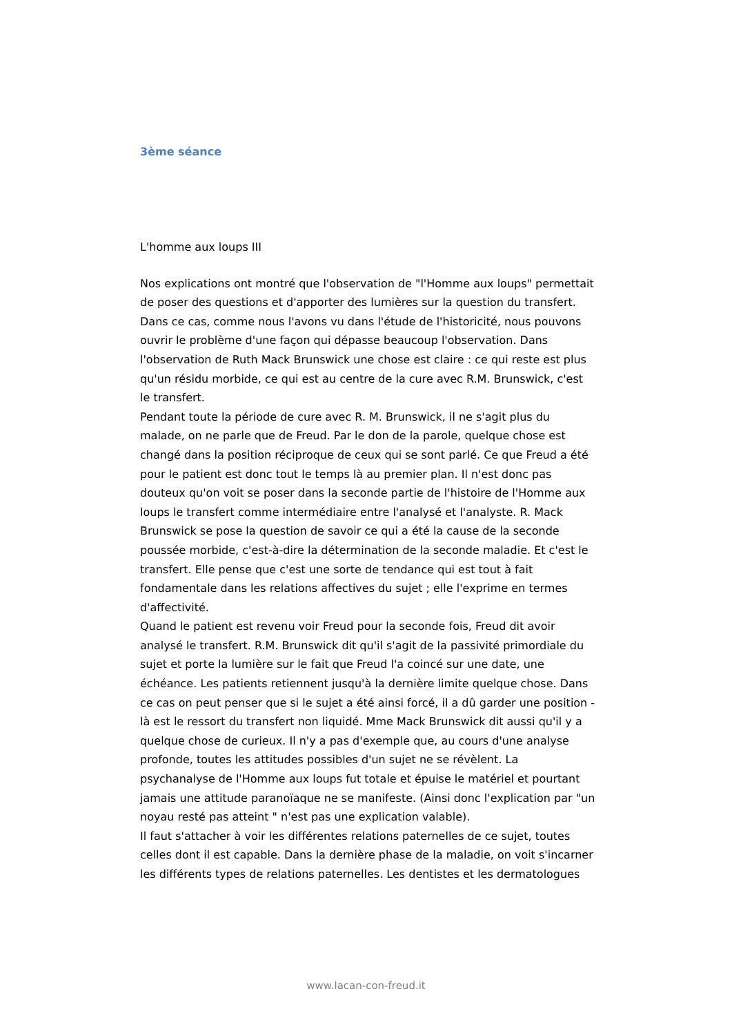3ème séance
L'homme aux loups III
Nos explications ont montré que l'observation de "l'Homme aux loups" permettait de poser des questions et d'apporter des lumières sur la question du transfert. Dans ce cas, comme nous l'avons vu dans l'étude de l'historicité, nous pouvons ouvrir le problème d'une façon qui dépasse beaucoup l'observation. Dans l'observation de Ruth Mack Brunswick une chose est claire : ce qui reste est plus qu'un résidu morbide, ce qui est au centre de la cure avec R.M. Brunswick, c'est le transfert.
Pendant toute la période de cure avec R. M. Brunswick, il ne s'agit plus du malade, on ne parle que de Freud. Par le don de la parole, quelque chose est changé dans la position réciproque de ceux qui se sont parlé. Ce que Freud a été pour le patient est donc tout le temps là au premier plan. Il n'est donc pas douteux qu'on voit se poser dans la seconde partie de l'histoire de l'Homme aux loups le transfert comme intermédiaire entre l'analysé et l'analyste. R. Mack Brunswick se pose la question de savoir ce qui a été la cause de la seconde poussée morbide, c'est-à-dire la détermination de la seconde maladie. Et c'est le transfert. Elle pense que c'est une sorte de tendance qui est tout à fait fondamentale dans les relations affectives du sujet ; elle l'exprime en termes d'affectivité.
Quand le patient est revenu voir Freud pour la seconde fois, Freud dit avoir analysé le transfert. R.M. Brunswick dit qu'il s'agit de la passivité primordiale du sujet et porte la lumière sur le fait que Freud l'a coincé sur une date, une échéance. Les patients retiennent jusqu'à la dernière limite quelque chose. Dans ce cas on peut penser que si le sujet a été ainsi forcé, il a dû garder une position - là est le ressort du transfert non liquidé. Mme Mack Brunswick dit aussi qu'il y a quelque chose de curieux. Il n'y a pas d'exemple que, au cours d'une analyse profonde, toutes les attitudes possibles d'un sujet ne se révèlent. La psychanalyse de l'Homme aux loups fut totale et épuise le matériel et pourtant jamais une attitude paranoïaque ne se manifeste. (Ainsi donc l'explication par "un noyau resté pas atteint " n'est pas une explication valable).
Il faut s'attacher à voir les différentes relations paternelles de ce sujet, toutes celles dont il est capable. Dans la dernière phase de la maladie, on voit s'incarner les différents types de relations paternelles. Les dentistes et les dermatologues
www.lacan-con-freud.it